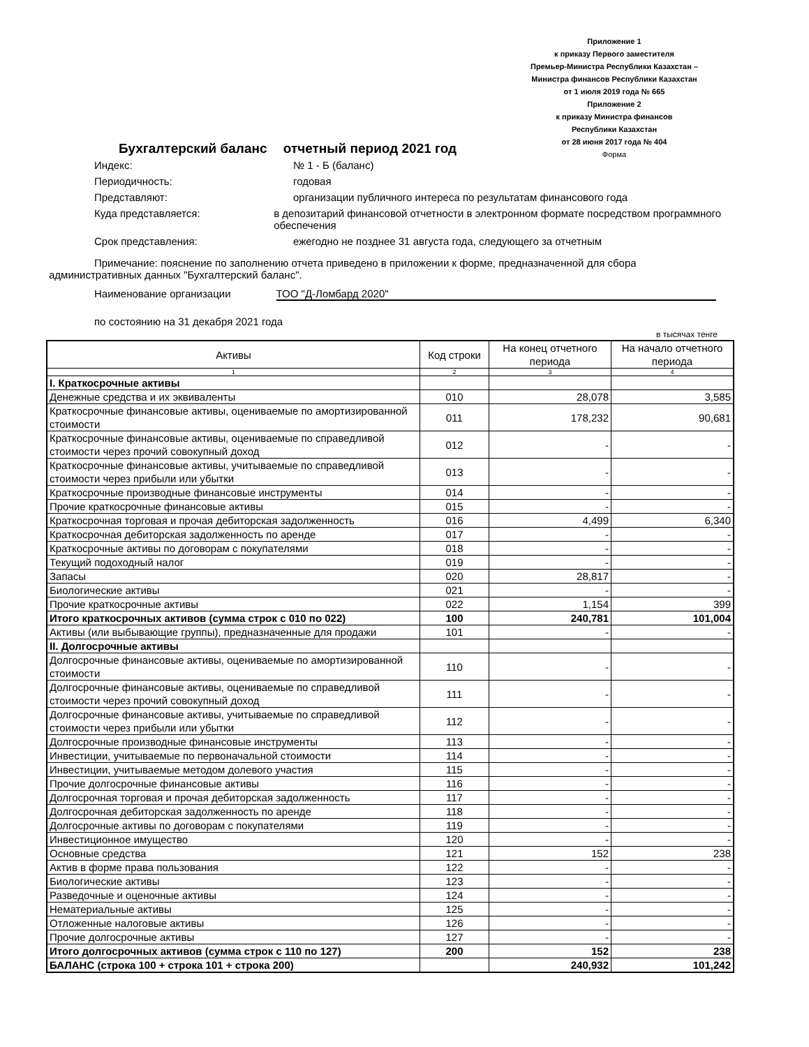Приложение 1
к приказу Первого заместителя
Премьер-Министра Республики Казахстан –
Министра финансов Республики Казахстан
от 1 июля 2019 года № 665
Приложение 2
к приказу Министра финансов
Республики Казахстан
от 28 июня 2017 года № 404
Форма
Бухгалтерский баланс отчетный период 2021 год
Индекс: № 1 - Б (баланс)
Периодичность: годовая
Представляют: организации публичного интереса по результатам финансового года
Куда представляется: в депозитарий финансовой отчетности в электронном формате посредством программного обеспечения
Срок представления: ежегодно не позднее 31 августа года, следующего за отчетным
Примечание: пояснение по заполнению отчета приведено в приложении к форме, предназначенной для сбора административных данных "Бухгалтерский баланс".
Наименование организации ТОО "Д-Ломбард 2020"
по состоянию на 31 декабря 2021 года
в тысячах тенге
| Активы | Код строки | На конец отчетного периода | На начало отчетного периода |
| --- | --- | --- | --- |
| 1 | 2 | 3 | 4 |
| I. Краткосрочные активы | | | |
| Денежные средства и их эквиваленты | 010 | 28,078 | 3,585 |
| Краткосрочные финансовые активы, оцениваемые по амортизированной стоимости | 011 | 178,232 | 90,681 |
| Краткосрочные финансовые активы, оцениваемые по справедливой стоимости через прочий совокупный доход | 012 | - | - |
| Краткосрочные финансовые активы, учитываемые по справедливой стоимости через прибыли или убытки | 013 | - | - |
| Краткосрочные производные финансовые инструменты | 014 | - | - |
| Прочие краткосрочные финансовые активы | 015 | - | - |
| Краткосрочная торговая и прочая дебиторская задолженность | 016 | 4,499 | 6,340 |
| Краткосрочная дебиторская задолженность по аренде | 017 | - | - |
| Краткосрочные активы по договорам с покупателями | 018 | - | - |
| Текущий подоходный налог | 019 | - | - |
| Запасы | 020 | 28,817 | - |
| Биологические активы | 021 | - | - |
| Прочие краткосрочные активы | 022 | 1,154 | 399 |
| Итого краткосрочных активов (сумма строк с 010 по 022) | 100 | 240,781 | 101,004 |
| Активы (или выбывающие группы), предназначенные для продажи | 101 | - | - |
| II. Долгосрочные активы | | | |
| Долгосрочные финансовые активы, оцениваемые по амортизированной стоимости | 110 | - | - |
| Долгосрочные финансовые активы, оцениваемые по справедливой стоимости через прочий совокупный доход | 111 | - | - |
| Долгосрочные финансовые активы, учитываемые по справедливой стоимости через прибыли или убытки | 112 | - | - |
| Долгосрочные производные финансовые инструменты | 113 | - | - |
| Инвестиции, учитываемые по первоначальной стоимости | 114 | - | - |
| Инвестиции, учитываемые методом долевого участия | 115 | - | - |
| Прочие долгосрочные финансовые активы | 116 | - | - |
| Долгосрочная торговая и прочая дебиторская задолженность | 117 | - | - |
| Долгосрочная дебиторская задолженность по аренде | 118 | - | - |
| Долгосрочные активы по договорам с покупателями | 119 | - | - |
| Инвестиционное имущество | 120 | - | - |
| Основные средства | 121 | 152 | 238 |
| Актив в форме права пользования | 122 | - | - |
| Биологические активы | 123 | - | - |
| Разведочные и оценочные активы | 124 | - | - |
| Нематериальные активы | 125 | - | - |
| Отложенные налоговые активы | 126 | - | - |
| Прочие долгосрочные активы | 127 | - | - |
| Итого долгосрочных активов (сумма строк с 110 по 127) | 200 | 152 | 238 |
| БАЛАНС (строка 100 + строка 101 + строка 200) | | 240,932 | 101,242 |